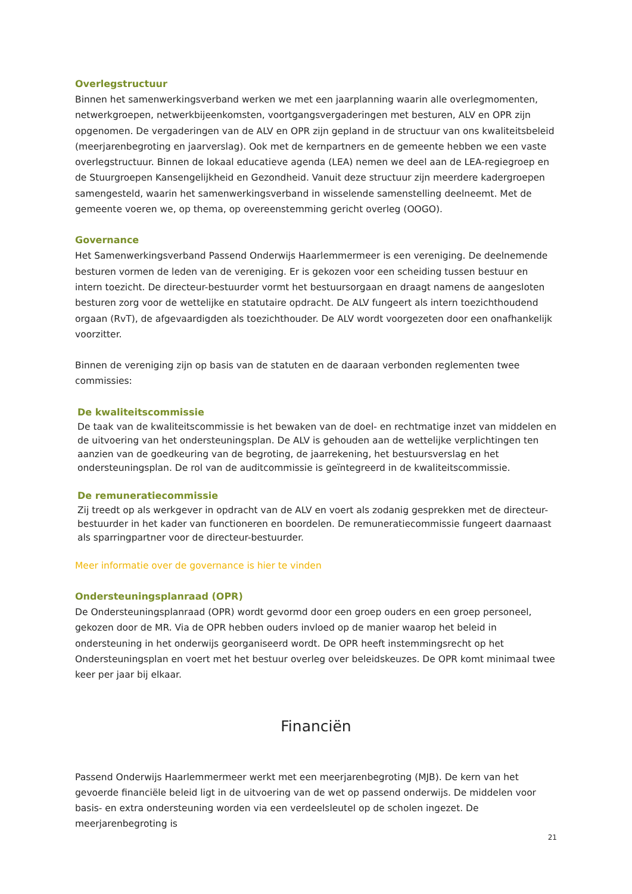Overlegstructuur
Binnen het samenwerkingsverband werken we met een jaarplanning waarin alle overlegmomenten, netwerkgroepen, netwerkbijeenkomsten, voortgangsvergaderingen met besturen, ALV en OPR zijn opgenomen. De vergaderingen van de ALV en OPR zijn gepland in de structuur van ons kwaliteitsbeleid (meerjarenbegroting en jaarverslag). Ook met de kernpartners en de gemeente hebben we een vaste overlegstructuur. Binnen de lokaal educatieve agenda (LEA) nemen we deel aan de LEA-regiegroep en de Stuurgroepen Kansengelijkheid en Gezondheid. Vanuit deze structuur zijn meerdere kadergroepen samengesteld, waarin het samenwerkingsverband in wisselende samenstelling deelneemt. Met de gemeente voeren we, op thema, op overeenstemming gericht overleg (OOGO).
Governance
Het Samenwerkingsverband Passend Onderwijs Haarlemmermeer is een vereniging. De deelnemende besturen vormen de leden van de vereniging. Er is gekozen voor een scheiding tussen bestuur en intern toezicht. De directeur-bestuurder vormt het bestuursorgaan en draagt namens de aangesloten besturen zorg voor de wettelijke en statutaire opdracht. De ALV fungeert als intern toezichthoudend orgaan (RvT), de afgevaardigden als toezichthouder. De ALV wordt voorgezeten door een onafhankelijk voorzitter.
Binnen de vereniging zijn op basis van de statuten en de daaraan verbonden reglementen twee commissies:
De kwaliteitscommissie
De taak van de kwaliteitscommissie is het bewaken van de doel- en rechtmatige inzet van middelen en de uitvoering van het ondersteuningsplan. De ALV is gehouden aan de wettelijke verplichtingen ten aanzien van de goedkeuring van de begroting, de jaarrekening, het bestuursverslag en het ondersteuningsplan. De rol van de auditcommissie is geïntegreerd in de kwaliteitscommissie.
De remuneratiecommissie
Zij treedt op als werkgever in opdracht van de ALV en voert als zodanig gesprekken met de directeur-bestuurder in het kader van functioneren en boordelen. De remuneratiecommissie fungeert daarnaast als sparringpartner voor de directeur-bestuurder.
Meer informatie over de governance is hier te vinden
Ondersteuningsplanraad (OPR)
De Ondersteuningsplanraad (OPR) wordt gevormd door een groep ouders en een groep personeel, gekozen door de MR. Via de OPR hebben ouders invloed op de manier waarop het beleid in ondersteuning in het onderwijs georganiseerd wordt. De OPR heeft instemmingsrecht op het Ondersteuningsplan en voert met het bestuur overleg over beleidskeuzes. De OPR komt minimaal twee keer per jaar bij elkaar.
Financiën
Passend Onderwijs Haarlemmermeer werkt met een meerjarenbegroting (MJB). De kern van het gevoerde financiële beleid ligt in de uitvoering van de wet op passend onderwijs. De middelen voor basis- en extra ondersteuning worden via een verdeelsleutel op de scholen ingezet. De meerjarenbegroting is
21